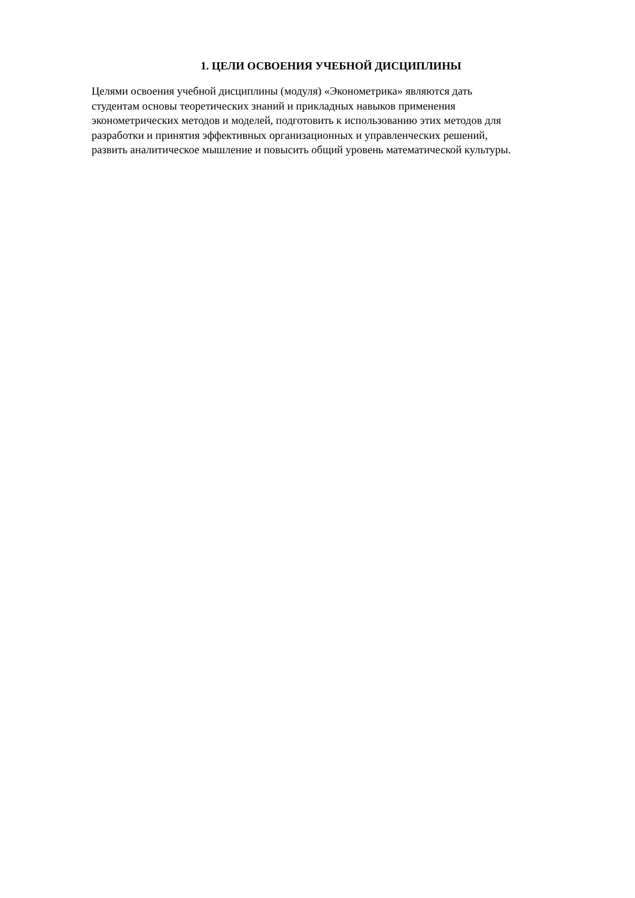1. ЦЕЛИ ОСВОЕНИЯ УЧЕБНОЙ ДИСЦИПЛИНЫ
Целями освоения учебной дисциплины (модуля) «Эконометрика» являются дать
студентам основы теоретических знаний и прикладных навыков применения
эконометрических методов и моделей, подготовить к использованию этих методов для
разработки и принятия эффективных организационных и управленческих решений,
развить аналитическое мышление и повысить общий уровень математической культуры.